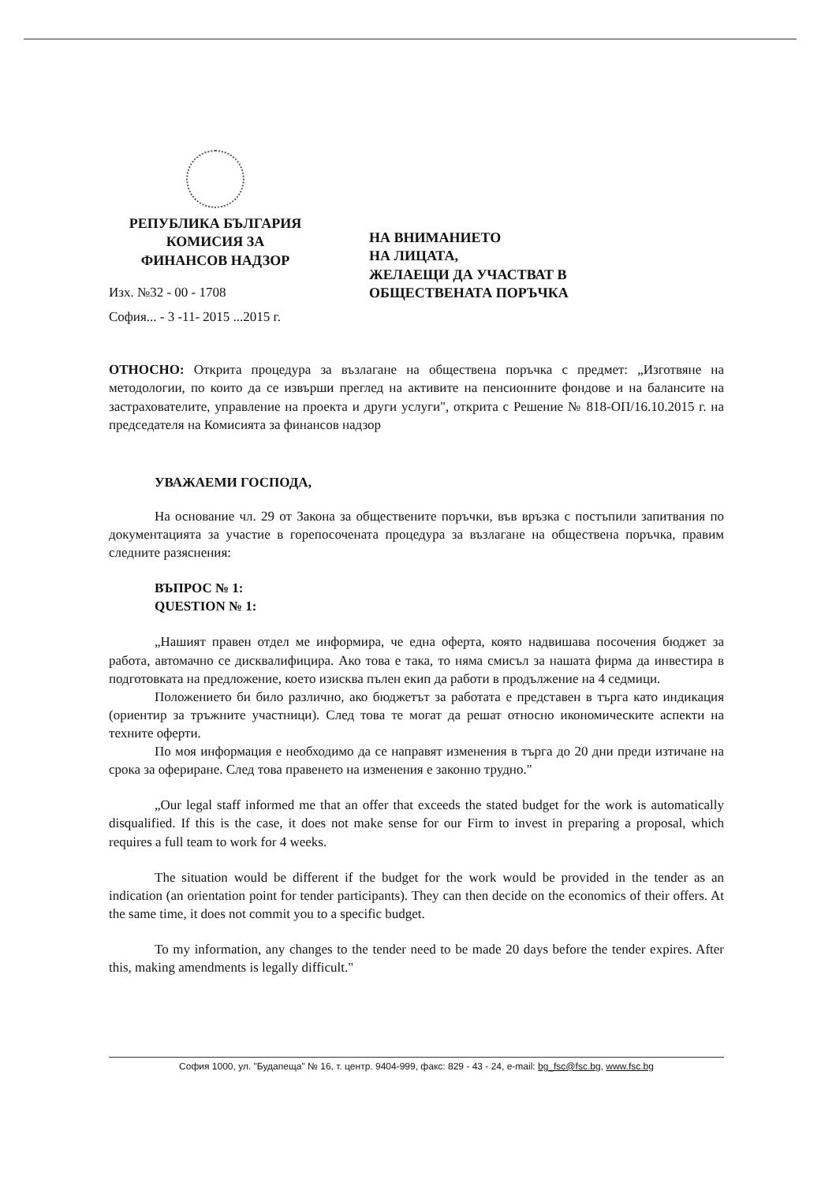РЕПУБЛИКА БЪЛГАРИЯ
КОМИСИЯ ЗА
ФИНАНСОВ НАДЗОР
Изх. №32 - 00 - 1708
София... - 3 -11- 2015 ...2015 г.
НА ВНИМАНИЕТО
НА ЛИЦАТА,
ЖЕЛАЕЩИ ДА УЧАСТВАТ В
ОБЩЕСТВЕНАТА ПОРЪЧКА
ОТНОСНО: Открита процедура за възлагане на обществена поръчка с предмет: „Изготвяне на методологии, по които да се извърши преглед на активите на пенсионните фондове и на балансите на застрахователите, управление на проекта и други услуги", открита с Решение № 818-ОП/16.10.2015 г. на председателя на Комисията за финансов надзор
УВАЖАЕМИ ГОСПОДА,
На основание чл. 29 от Закона за обществените поръчки, във връзка с постъпили запитвания по документацията за участие в горепосочената процедура за възлагане на обществена поръчка, правим следните разяснения:
ВЪПРОС № 1:
QUESTION № 1:
„Нашият правен отдел ме информира, че една оферта, която надвишава посочения бюджет за работа, автомачно се дисквалифицира. Ако това е така, то няма смисъл за нашата фирма да инвестира в подготовката на предложение, което изисква пълен екип да работи в продължение на 4 седмици.
Положението би било различно, ако бюджетът за работата е представен в търга като индикация (ориентир за тръжните участници). След това те могат да решат относно икономическите аспекти на техните оферти.
По моя информация е необходимо да се направят изменения в търга до 20 дни преди изтичане на срока за офериране. След това правенето на изменения е законно трудно."
„Our legal staff informed me that an offer that exceeds the stated budget for the work is automatically disqualified. If this is the case, it does not make sense for our Firm to invest in preparing a proposal, which requires a full team to work for 4 weeks.
The situation would be different if the budget for the work would be provided in the tender as an indication (an orientation point for tender participants). They can then decide on the economics of their offers. At the same time, it does not commit you to a specific budget.
To my information, any changes to the tender need to be made 20 days before the tender expires. After this, making amendments is legally difficult."
София 1000, ул. "Будапеща" № 16, т. центр. 9404-999, факс: 829 - 43 - 24, e-mail: bg_fsc@fsc.bg, www.fsc.bg